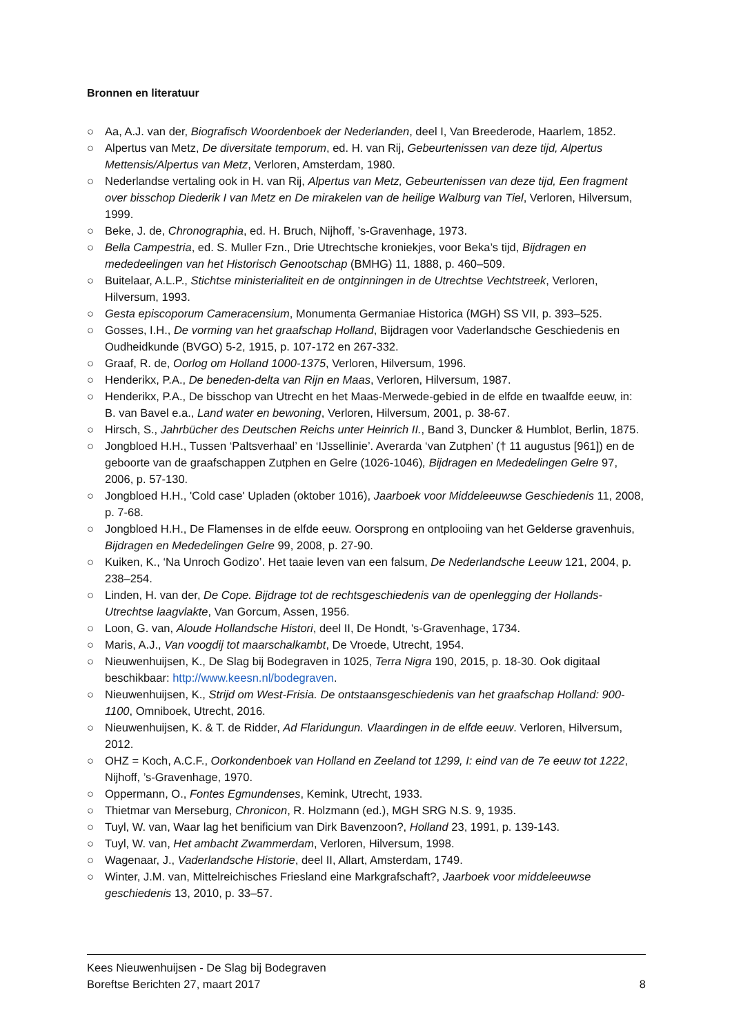Bronnen en literatuur
○ Aa, A.J. van der, Biografisch Woordenboek der Nederlanden, deel I, Van Breederode, Haarlem, 1852.
○ Alpertus van Metz, De diversitate temporum, ed. H. van Rij, Gebeurtenissen van deze tijd, Alpertus Mettensis/Alpertus van Metz, Verloren, Amsterdam, 1980.
○ Nederlandse vertaling ook in H. van Rij, Alpertus van Metz, Gebeurtenissen van deze tijd, Een fragment over bisschop Diederik I van Metz en De mirakelen van de heilige Walburg van Tiel, Verloren, Hilversum, 1999.
○ Beke, J. de, Chronographia, ed. H. Bruch, Nijhoff, ’s-Gravenhage, 1973.
○ Bella Campestria, ed. S. Muller Fzn., Drie Utrechtsche kroniekjes, voor Beka’s tijd, Bijdragen en mededeelingen van het Historisch Genootschap (BMHG) 11, 1888, p. 460–509.
○ Buitelaar, A.L.P., Stichtse ministerialiteit en de ontginningen in de Utrechtse Vechtstreek, Verloren, Hilversum, 1993.
○ Gesta episcoporum Cameracensium, Monumenta Germaniae Historica (MGH) SS VII, p. 393–525.
○ Gosses, I.H., De vorming van het graafschap Holland, Bijdragen voor Vaderlandsche Geschiedenis en Oudheidkunde (BVGO) 5-2, 1915, p. 107-172 en 267-332.
○ Graaf, R. de, Oorlog om Holland 1000-1375, Verloren, Hilversum, 1996.
○ Henderikx, P.A., De beneden-delta van Rijn en Maas, Verloren, Hilversum, 1987.
○ Henderikx, P.A., De bisschop van Utrecht en het Maas-Merwede-gebied in de elfde en twaalfde eeuw, in: B. van Bavel e.a., Land water en bewoning, Verloren, Hilversum, 2001, p. 38-67.
○ Hirsch, S., Jahrbücher des Deutschen Reichs unter Heinrich II., Band 3, Duncker & Humblot, Berlin, 1875.
○ Jongbloed H.H., Tussen ‘Paltsverhaal’ en ‘IJssellinie’. Averarda ‘van Zutphen’ († 11 augustus [961]) en de geboorte van de graafschappen Zutphen en Gelre (1026-1046), Bijdragen en Mededelingen Gelre 97, 2006, p. 57-130.
○ Jongbloed H.H., 'Cold case' Upladen (oktober 1016), Jaarboek voor Middeleeuwse Geschiedenis 11, 2008, p. 7-68.
○ Jongbloed H.H., De Flamenses in de elfde eeuw. Oorsprong en ontplooiing van het Gelderse gravenhuis, Bijdragen en Mededelingen Gelre 99, 2008, p. 27-90.
○ Kuiken, K., ‘Na Unroch Godizo’. Het taaie leven van een falsum, De Nederlandsche Leeuw 121, 2004, p. 238–254.
○ Linden, H. van der, De Cope. Bijdrage tot de rechtsgeschiedenis van de openlegging der Hollands-Utrechtse laagvlakte, Van Gorcum, Assen, 1956.
○ Loon, G. van, Aloude Hollandsche Histori, deel II, De Hondt, 's-Gravenhage, 1734.
○ Maris, A.J., Van voogdij tot maarschalkambt, De Vroede, Utrecht, 1954.
○ Nieuwenhuijsen, K., De Slag bij Bodegraven in 1025, Terra Nigra 190, 2015, p. 18-30. Ook digitaal beschikbaar: http://www.keesn.nl/bodegraven.
○ Nieuwenhuijsen, K., Strijd om West-Frisia. De ontstaansgeschiedenis van het graafschap Holland: 900-1100, Omniboek, Utrecht, 2016.
○ Nieuwenhuijsen, K. & T. de Ridder, Ad Flaridungun. Vlaardingen in de elfde eeuw. Verloren, Hilversum, 2012.
○ OHZ = Koch, A.C.F., Oorkondenboek van Holland en Zeeland tot 1299, I: eind van de 7e eeuw tot 1222, Nijhoff, ’s-Gravenhage, 1970.
○ Oppermann, O., Fontes Egmundenses, Kemink, Utrecht, 1933.
○ Thietmar van Merseburg, Chronicon, R. Holzmann (ed.), MGH SRG N.S. 9, 1935.
○ Tuyl, W. van, Waar lag het benificium van Dirk Bavenzoon?, Holland 23, 1991, p. 139-143.
○ Tuyl, W. van, Het ambacht Zwammerdam, Verloren, Hilversum, 1998.
○ Wagenaar, J., Vaderlandsche Historie, deel II, Allart, Amsterdam, 1749.
○ Winter, J.M. van, Mittelreichisches Friesland eine Markgrafschaft?, Jaarboek voor middeleeuwse geschiedenis 13, 2010, p. 33–57.
Kees Nieuwenhuijsen - De Slag bij Bodegraven
Boreftse Berichten 27, maart 2017 8